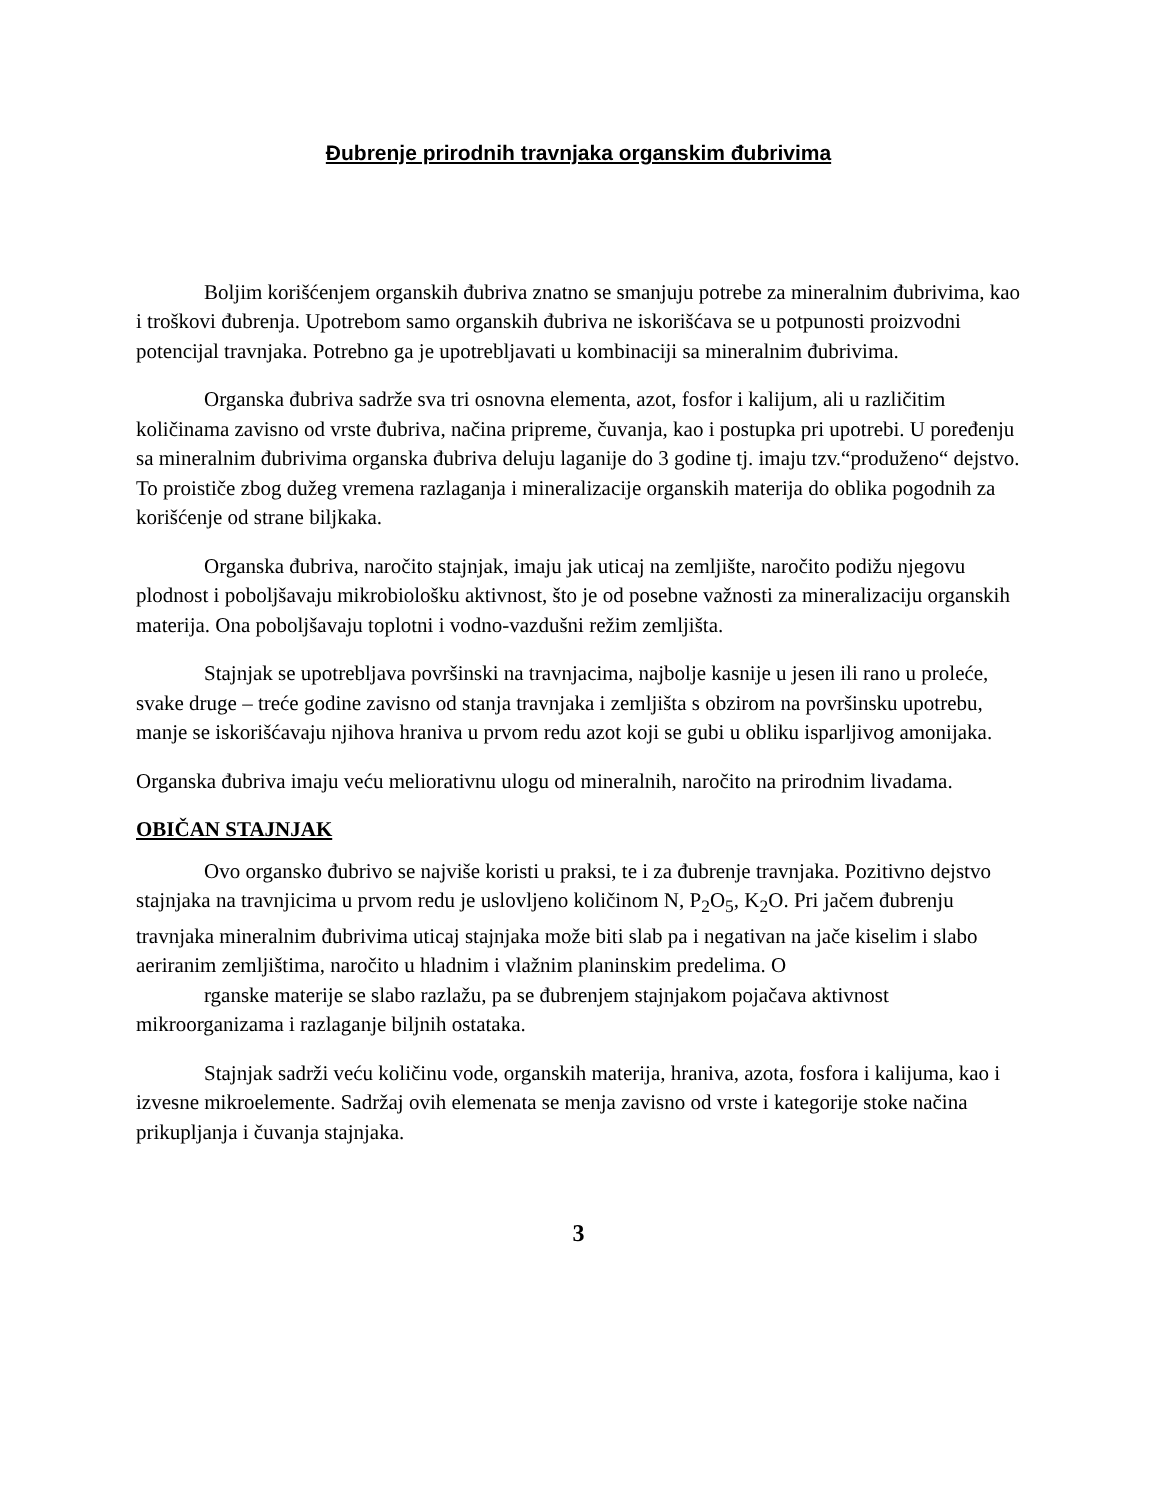Đubrenje prirodnih travnjaka organskim đubrivima
Boljim korišćenjem organskih đubriva znatno se smanjuju potrebe za mineralnim đubrivima, kao i troškovi đubrenja. Upotrebom samo organskih đubriva ne iskorišćava se u potpunosti proizvodni potencijal travnjaka. Potrebno ga je upotrebljavati u kombinaciji sa mineralnim đubrivima.
Organska đubriva sadrže sva tri osnovna elementa, azot, fosfor i kalijum, ali u različitim količinama zavisno od vrste đubriva, načina pripreme, čuvanja, kao i postupka pri upotrebi. U poređenju sa mineralnim đubrivima organska đubriva deluju laganije do 3 godine tj. imaju tzv.“produženo“ dejstvo. To proističe zbog dužeg vremena razlaganja i mineralizacije organskih materija do oblika pogodnih za korišćenje od strane biljkaka.
Organska đubriva, naročito stajnjak, imaju jak uticaj na zemljište, naročito podižu njegovu plodnost i poboljšavaju mikrobiološku aktivnost, što je od posebne važnosti za mineralizaciju organskih materija. Ona poboljšavaju toplotni i vodno-vazdušni režim zemljišta.
Stajnjak se upotrebljava površinski na travnjacima, najbolje kasnije u jesen ili rano u proleće, svake druge – treće godine zavisno od stanja travnjaka i zemljišta s obzirom na površinsku upotrebu, manje se iskorišćavaju njihova hraniva u prvom redu azot koji se gubi u obliku isparljivog amonijaka.
Organska đubriva imaju veću meliorativnu ulogu od mineralnih, naročito na prirodnim livadama.
OBIČAN STAJNJAK
Ovo organsko đubrivo se najviše koristi u praksi, te i za đubrenje travnjaka. Pozitivno dejstvo stajnjaka na travnjicima u prvom redu je uslovljeno količinom N, P<sub>2</sub>O<sub>5</sub>, K<sub>2</sub>O. Pri jačem đubrenju travnjaka mineralnim đubrivima uticaj stajnjaka može biti slab pa i negativan na jače kiselim i slabo aeriranim zemljištima, naročito u hladnim i vlažnim planinskim predelima. O
rganske materije se slabo razlažu, pa se đubrenjem stajnjakom pojačava aktivnost mikroorganizama i razlaganje biljnih ostataka.
Stajnjak sadrži veću količinu vode, organskih materija, hraniva, azota, fosfora i kalijuma, kao i izvesne mikroelemente. Sadržaj ovih elemenata se menja zavisno od vrste i kategorije stoke načina prikupljanja i čuvanja stajnjaka.
3